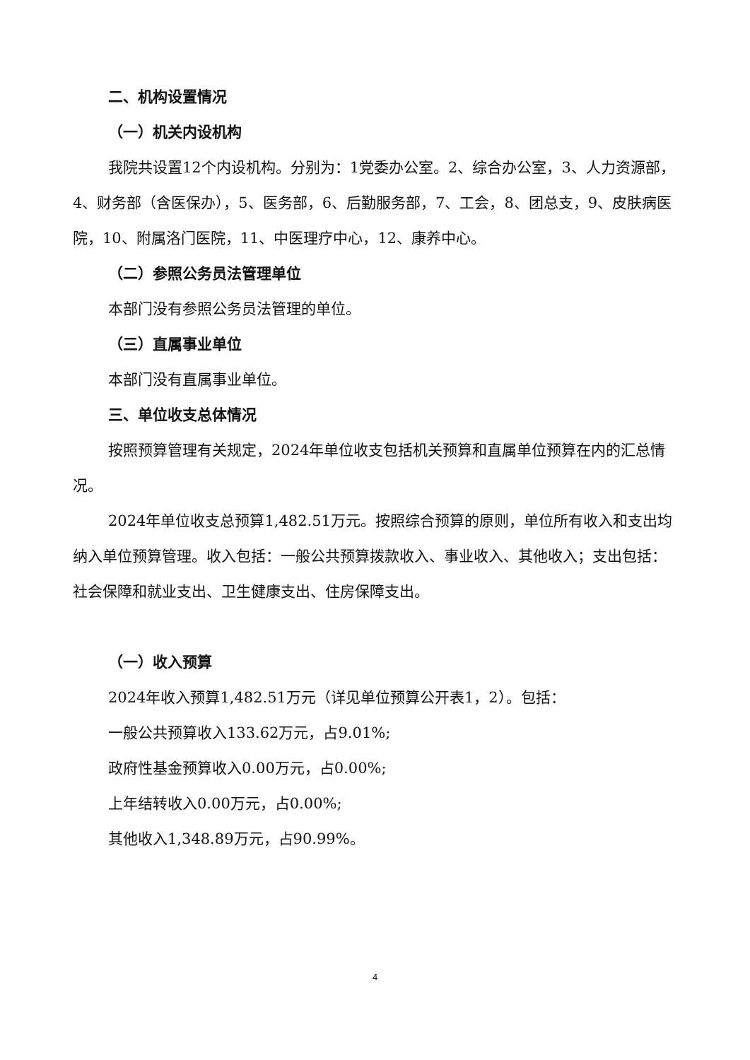二、机构设置情况
（一）机关内设机构
我院共设置12个内设机构。分别为：1党委办公室。2、综合办公室，3、人力资源部，4、财务部（含医保办），5、医务部，6、后勤服务部，7、工会，8、团总支，9、皮肤病医院，10、附属洛门医院，11、中医理疗中心，12、康养中心。
（二）参照公务员法管理单位
本部门没有参照公务员法管理的单位。
（三）直属事业单位
本部门没有直属事业单位。
三、单位收支总体情况
按照预算管理有关规定，2024年单位收支包括机关预算和直属单位预算在内的汇总情况。
2024年单位收支总预算1,482.51万元。按照综合预算的原则，单位所有收入和支出均纳入单位预算管理。收入包括：一般公共预算拨款收入、事业收入、其他收入；支出包括：社会保障和就业支出、卫生健康支出、住房保障支出。
（一）收入预算
2024年收入预算1,482.51万元（详见单位预算公开表1，2）。包括：
一般公共预算收入133.62万元，占9.01%;
政府性基金预算收入0.00万元，占0.00%;
上年结转收入0.00万元，占0.00%;
其他收入1,348.89万元，占90.99%。
4